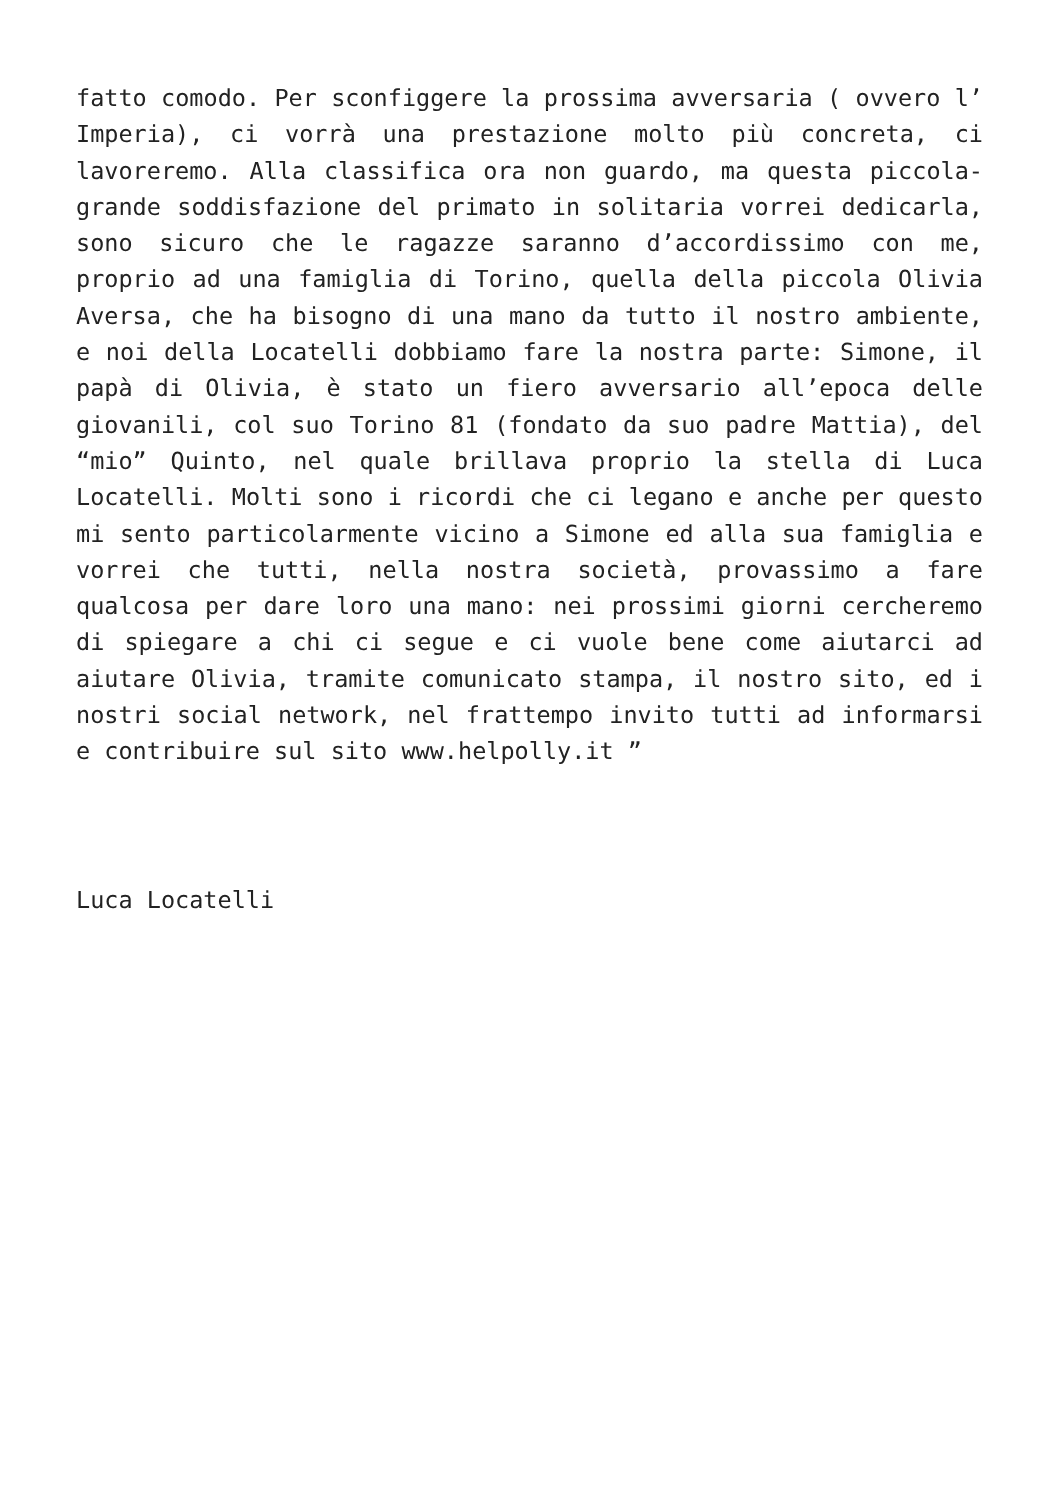fatto comodo. Per sconfiggere la prossima avversaria ( ovvero l’ Imperia), ci vorrà una prestazione molto più concreta, ci lavoreremo. Alla classifica ora non guardo, ma questa piccola-grande soddisfazione del primato in solitaria vorrei dedicarla, sono sicuro che le ragazze saranno d’accordissimo con me, proprio ad una famiglia di Torino, quella della piccola Olivia Aversa, che ha bisogno di una mano da tutto il nostro ambiente, e noi della Locatelli dobbiamo fare la nostra parte: Simone, il papà di Olivia, è stato un fiero avversario all’epoca delle giovanili, col suo Torino 81 (fondato da suo padre Mattia), del “mio” Quinto, nel quale brillava proprio la stella di Luca Locatelli. Molti sono i ricordi che ci legano e anche per questo mi sento particolarmente vicino a Simone ed alla sua famiglia e vorrei che tutti, nella nostra società, provassimo a fare qualcosa per dare loro una mano: nei prossimi giorni cercheremo di spiegare a chi ci segue e ci vuole bene come aiutarci ad aiutare Olivia, tramite comunicato stampa, il nostro sito, ed i nostri social network, nel frattempo invito tutti ad informarsi e contribuire sul sito www.helpolly.it ”
Luca Locatelli